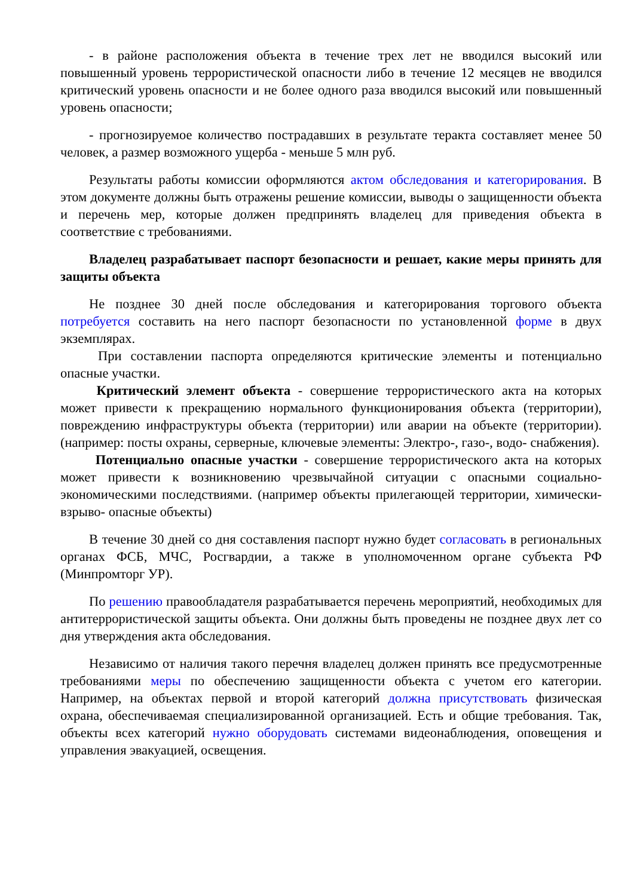- в районе расположения объекта в течение трех лет не вводился высокий или повышенный уровень террористической опасности либо в течение 12 месяцев не вводился критический уровень опасности и не более одного раза вводился высокий или повышенный уровень опасности;
- прогнозируемое количество пострадавших в результате теракта составляет менее 50 человек, а размер возможного ущерба - меньше 5 млн руб.
Результаты работы комиссии оформляются актом обследования и категорирования. В этом документе должны быть отражены решение комиссии, выводы о защищенности объекта и перечень мер, которые должен предпринять владелец для приведения объекта в соответствие с требованиями.
Владелец разрабатывает паспорт безопасности и решает, какие меры принять для защиты объекта
Не позднее 30 дней после обследования и категорирования торгового объекта потребуется составить на него паспорт безопасности по установленной форме в двух экземплярах.
При составлении паспорта определяются критические элементы и потенциально опасные участки.
Критический элемент объекта - совершение террористического акта на которых может привести к прекращению нормального функционирования объекта (территории), повреждению инфраструктуры объекта (территории) или аварии на объекте (территории). (например: посты охраны, серверные, ключевые элементы: Электро-, газо-, водо- снабжения).
Потенциально опасные участки - совершение террористического акта на которых может привести к возникновению чрезвычайной ситуации с опасными социально-экономическими последствиями. (например объекты прилегающей территории, химически- взрыво- опасные объекты)
В течение 30 дней со дня составления паспорт нужно будет согласовать в региональных органах ФСБ, МЧС, Росгвардии, а также в уполномоченном органе субъекта РФ (Минпромторг УР).
По решению правообладателя разрабатывается перечень мероприятий, необходимых для антитеррористической защиты объекта. Они должны быть проведены не позднее двух лет со дня утверждения акта обследования.
Независимо от наличия такого перечня владелец должен принять все предусмотренные требованиями меры по обеспечению защищенности объекта с учетом его категории. Например, на объектах первой и второй категорий должна присутствовать физическая охрана, обеспечиваемая специализированной организацией. Есть и общие требования. Так, объекты всех категорий нужно оборудовать системами видеонаблюдения, оповещения и управления эвакуацией, освещения.